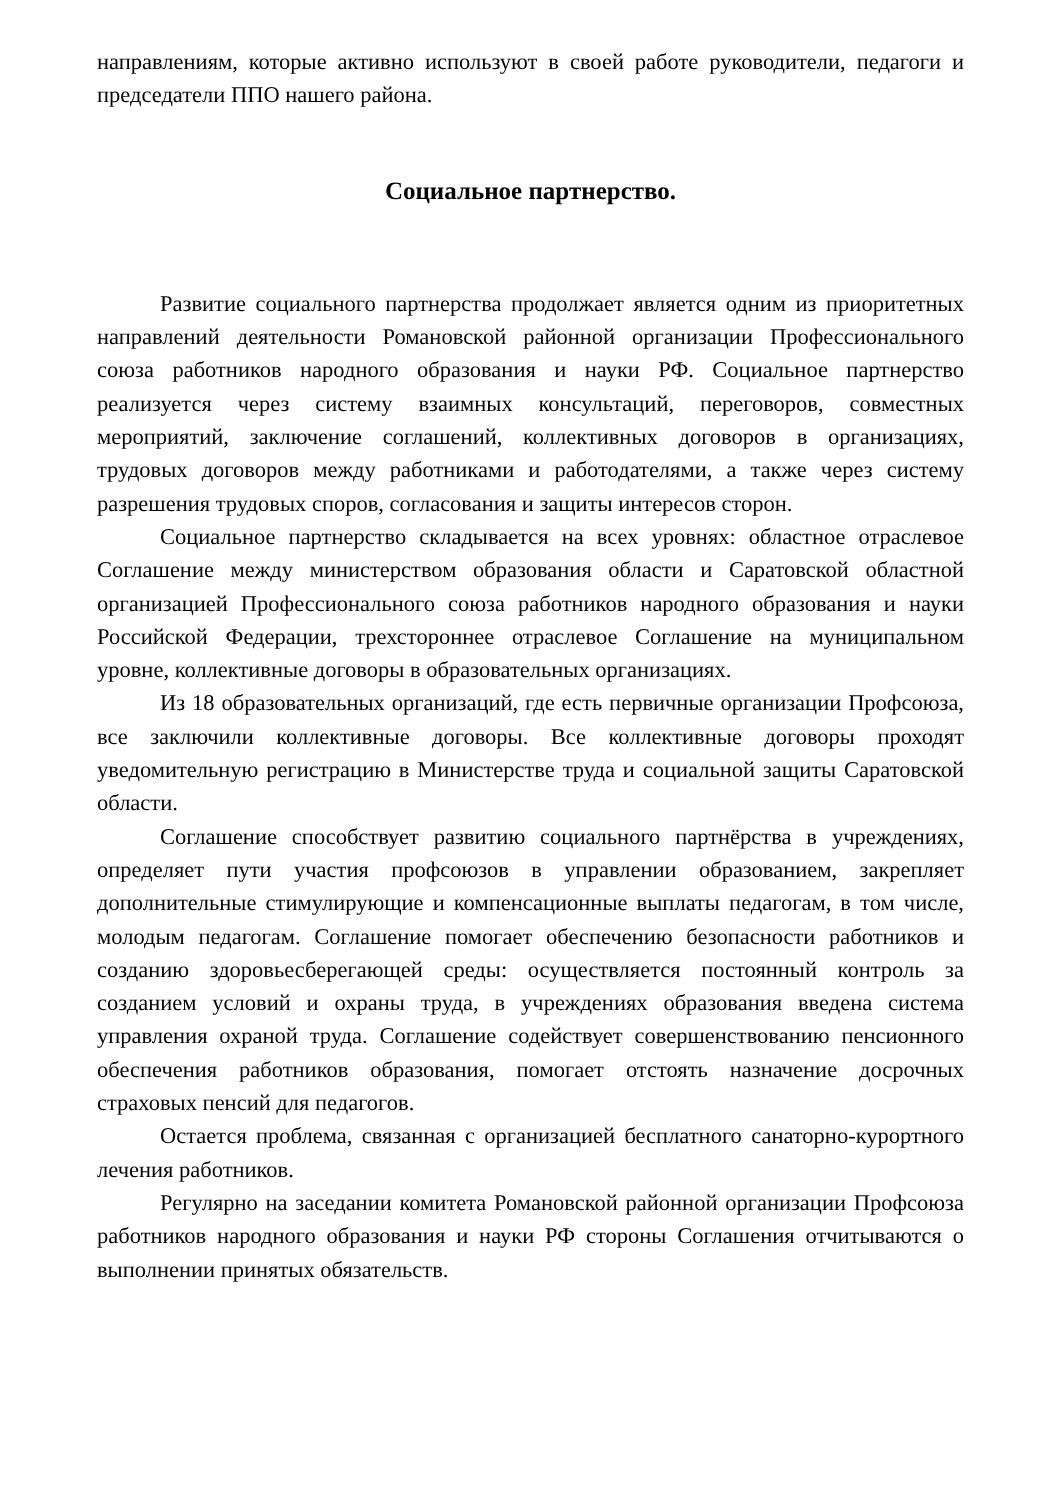направлениям, которые активно используют в своей работе руководители, педагоги и председатели ППО нашего района.
Социальное партнерство.
Развитие социального партнерства продолжает является одним из приоритетных направлений деятельности Романовской районной организации Профессионального союза работников народного образования и науки РФ. Социальное партнерство реализуется через систему взаимных консультаций, переговоров, совместных мероприятий, заключение соглашений, коллективных договоров в организациях, трудовых договоров между работниками и работодателями, а также через систему разрешения трудовых споров, согласования и защиты интересов сторон.
Социальное партнерство складывается на всех уровнях: областное отраслевое Соглашение между министерством образования области и Саратовской областной организацией Профессионального союза работников народного образования и науки Российской Федерации, трехстороннее отраслевое Соглашение на муниципальном уровне, коллективные договоры в образовательных организациях.
Из 18 образовательных организаций, где есть первичные организации Профсоюза, все заключили коллективные договоры. Все коллективные договоры проходят уведомительную регистрацию в Министерстве труда и социальной защиты Саратовской области.
Соглашение способствует развитию социального партнёрства в учреждениях, определяет пути участия профсоюзов в управлении образованием, закрепляет дополнительные стимулирующие и компенсационные выплаты педагогам, в том числе, молодым педагогам. Соглашение помогает обеспечению безопасности работников и созданию здоровьесберегающей среды: осуществляется постоянный контроль за созданием условий и охраны труда, в учреждениях образования введена система управления охраной труда. Соглашение содействует совершенствованию пенсионного обеспечения работников образования, помогает отстоять назначение досрочных страховых пенсий для педагогов.
Остается проблема, связанная с организацией бесплатного санаторно-курортного лечения работников.
Регулярно на заседании комитета Романовской районной организации Профсоюза работников народного образования и науки РФ стороны Соглашения отчитываются о выполнении принятых обязательств.